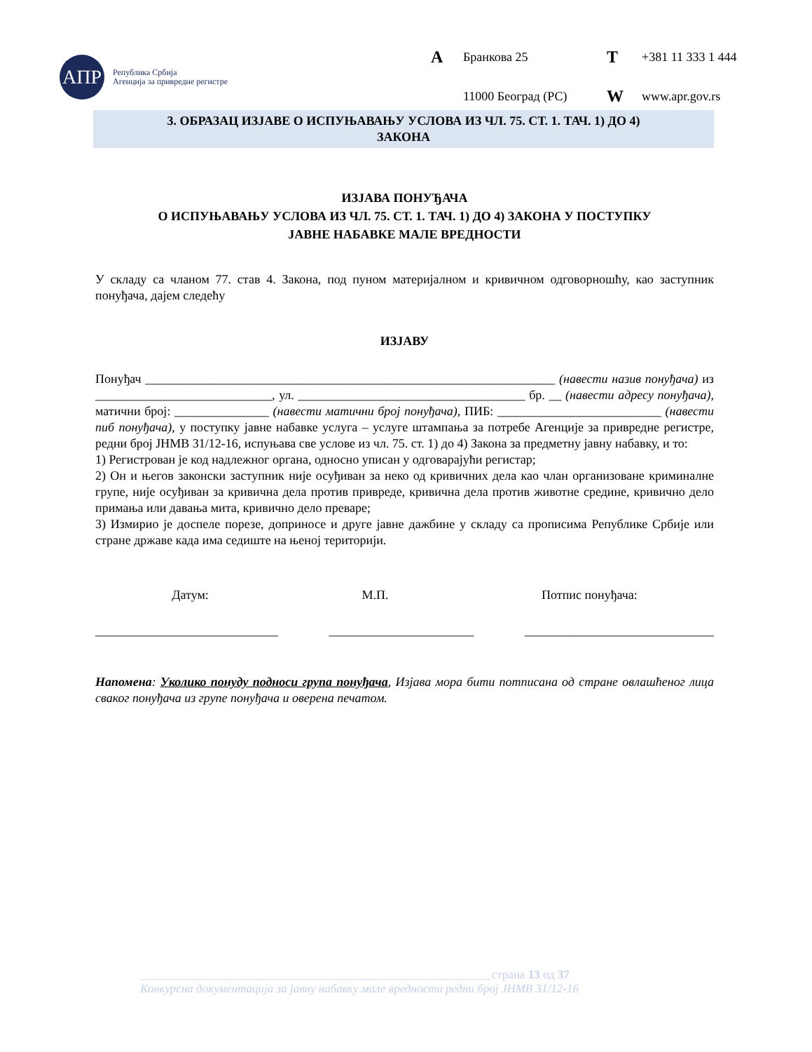АПР
Република Србија
Агенција за привредне регистре
A Бранкова 25 T +381 11 333 1 444 11000 Београд (РС) W www.apr.gov.rs
3. ОБРАЗАЦ ИЗЈАВЕ О ИСПУЊАВАЊУ УСЛОВА ИЗ ЧЛ. 75. СТ. 1. ТАЧ. 1) ДО 4)
ЗАКОНА
ИЗЈАВА ПОНУЂАЧА
О ИСПУЊАВАЊУ УСЛОВА ИЗ ЧЛ. 75. СТ. 1. ТАЧ. 1) ДО 4) ЗАКОНА У ПОСТУПКУ
ЈАВНЕ НАБАВКЕ МАЛЕ ВРЕДНОСТИ
У складу са чланом 77. став 4. Закона, под пуном материјалном и кривичном одговорношћу, као заступник понуђача, дајем следећу
ИЗЈАВУ
Понуђач _________________________________________________________________ (навести назив понуђача) из ____________________________, ул. ____________________________________ бр. __ (навести адресу понуђача), матични број: _______________ (навести матични број понуђача), ПИБ: __________________________ (навести пиб понуђача), у поступку јавне набавке услуга – услуге штампања за потребе Агенције за привредне регистре, редни број ЈНМВ 31/12-16, испуњава све услове из чл. 75. ст. 1) до 4) Закона за предметну јавну набавку, и то:
1) Регистрован је код надлежног органа, односно уписан у одговарајући регистар;
2) Он и његов законски заступник није осуђиван за неко од кривичних дела као члан организоване криминалне групе, није осуђиван за кривична дела против привреде, кривична дела против животне средине, кривично дело примања или давања мита, кривично дело преваре;
3) Измирио је доспеле порезе, доприносе и друге јавне дажбине у складу са прописима Републике Србије или стране државе када има седиште на њеној територији.
Датум: М.П. Потпис понуђача:
_____________________________ _______________________ ______________________________
Напомена: Уколико понуду подноси група понуђача, Изјава мора бити потписана од стране овлашћеног лица сваког понуђача из групе понуђача и оверена печатом.
___________________________________________________________страна 13 од 37
Конкурсна документација за јавну набавку мале вредности редни број ЈНМВ 31/12-16